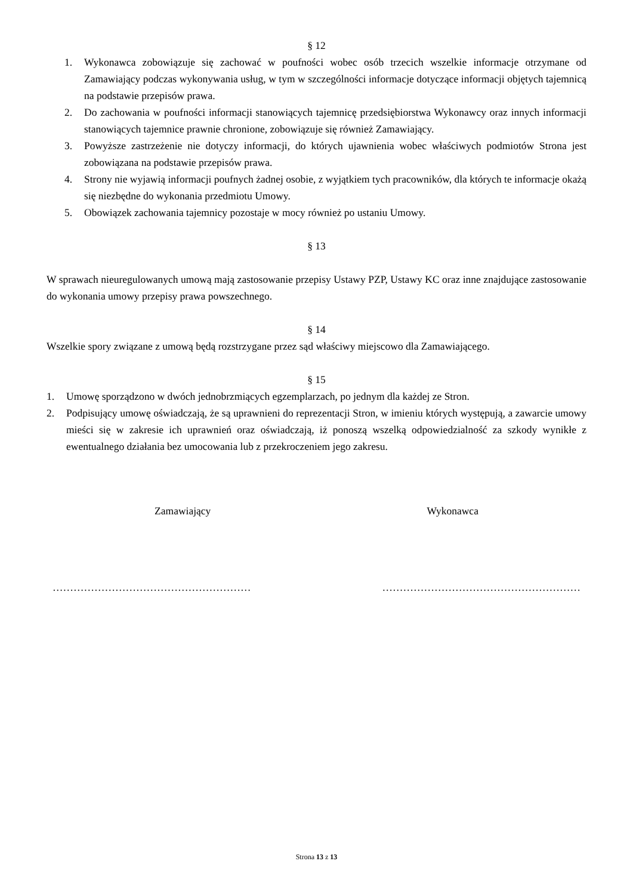§ 12
1. Wykonawca zobowiązuje się zachować w poufności wobec osób trzecich wszelkie informacje otrzymane od Zamawiający podczas wykonywania usług, w tym w szczególności informacje dotyczące informacji objętych tajemnicą na podstawie przepisów prawa.
2. Do zachowania w poufności informacji stanowiących tajemnicę przedsiębiorstwa Wykonawcy oraz innych informacji stanowiących tajemnice prawnie chronione, zobowiązuje się również Zamawiający.
3. Powyższe zastrzeżenie nie dotyczy informacji, do których ujawnienia wobec właściwych podmiotów Strona jest zobowiązana na podstawie przepisów prawa.
4. Strony nie wyjawią informacji poufnych żadnej osobie, z wyjątkiem tych pracowników, dla których te informacje okażą się niezbędne do wykonania przedmiotu Umowy.
5. Obowiązek zachowania tajemnicy pozostaje w mocy również po ustaniu Umowy.
§ 13
W sprawach nieuregulowanych umową mają zastosowanie przepisy Ustawy PZP, Ustawy KC oraz inne znajdujące zastosowanie do wykonania umowy przepisy prawa powszechnego.
§ 14
Wszelkie spory związane z umową będą rozstrzygane przez sąd właściwy miejscowo dla Zamawiającego.
§ 15
1. Umowę sporządzono w dwóch jednobrzmiących egzemplarzach, po jednym dla każdej ze Stron.
2. Podpisujący umowę oświadczają, że są uprawnieni do reprezentacji Stron, w imieniu których występują, a zawarcie umowy mieści się w zakresie ich uprawnień oraz oświadczają, iż ponoszą wszelką odpowiedzialność za szkody wynikłe z ewentualnego działania bez umocowania lub z przekroczeniem jego zakresu.
Zamawiający Wykonawca
………………………………………………… …………………………………………………
Strona 13 z 13